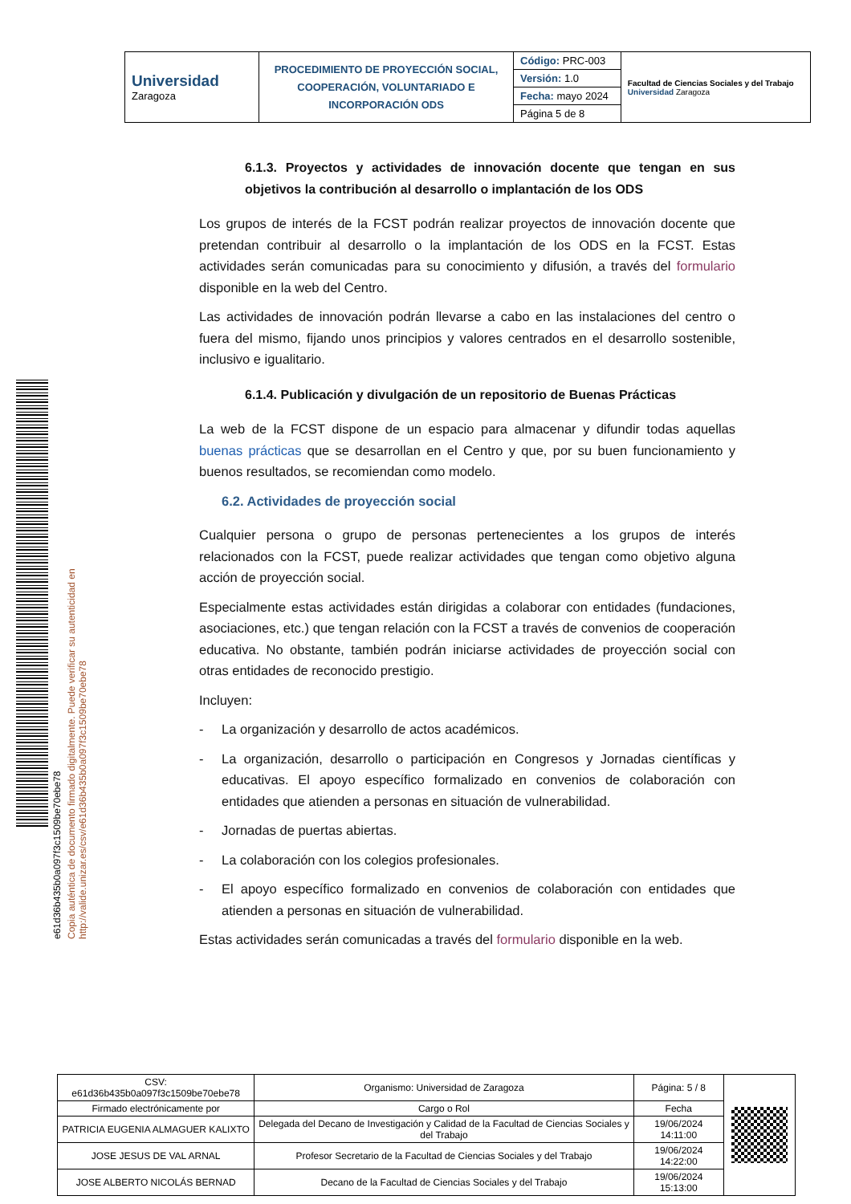| Universidad Zaragoza | PROCEDIMIENTO DE PROYECCIÓN SOCIAL, COOPERACIÓN, VOLUNTARIADO E INCORPORACIÓN ODS | Código: PRC-003 | Facultad de Ciencias Sociales y del Trabajo Universidad Zaragoza |
| | | Versión: 1.0 | |
| | | Fecha: mayo 2024 | |
| | | Página 5 de 8 | |
e61d36b435b0a097f3c1509be70ebe78
Copia auténtica de documento firmado digitalmente. Puede verificar su autenticidad en http://valide.unizar.es/csv/e61d36b435b0a097f3c1509be70ebe78
6.1.3. Proyectos y actividades de innovación docente que tengan en sus objetivos la contribución al desarrollo o implantación de los ODS
Los grupos de interés de la FCST podrán realizar proyectos de innovación docente que pretendan contribuir al desarrollo o la implantación de los ODS en la FCST. Estas actividades serán comunicadas para su conocimiento y difusión, a través del formulario disponible en la web del Centro.
Las actividades de innovación podrán llevarse a cabo en las instalaciones del centro o fuera del mismo, fijando unos principios y valores centrados en el desarrollo sostenible, inclusivo e igualitario.
6.1.4. Publicación y divulgación de un repositorio de Buenas Prácticas
La web de la FCST dispone de un espacio para almacenar y difundir todas aquellas buenas prácticas que se desarrollan en el Centro y que, por su buen funcionamiento y buenos resultados, se recomiendan como modelo.
6.2. Actividades de proyección social
Cualquier persona o grupo de personas pertenecientes a los grupos de interés relacionados con la FCST, puede realizar actividades que tengan como objetivo alguna acción de proyección social.
Especialmente estas actividades están dirigidas a colaborar con entidades (fundaciones, asociaciones, etc.) que tengan relación con la FCST a través de convenios de cooperación educativa. No obstante, también podrán iniciarse actividades de proyección social con otras entidades de reconocido prestigio.
Incluyen:
- La organización y desarrollo de actos académicos.
- La organización, desarrollo o participación en Congresos y Jornadas científicas y educativas. El apoyo específico formalizado en convenios de colaboración con entidades que atienden a personas en situación de vulnerabilidad.
- Jornadas de puertas abiertas.
- La colaboración con los colegios profesionales.
- El apoyo específico formalizado en convenios de colaboración con entidades que atienden a personas en situación de vulnerabilidad.
Estas actividades serán comunicadas a través del formulario disponible en la web.
| CSV: e61d36b435b0a097f3c1509be70ebe78 | Organismo: Universidad de Zaragoza | Página: 5 / 8 | |
| Firmado electrónicamente por | Cargo o Rol | Fecha | |
| PATRICIA EUGENIA ALMAGUER KALIXTO | Delegada del Decano de Investigación y Calidad de la Facultad de Ciencias Sociales y del Trabajo | 19/06/2024 14:11:00 | |
| JOSE JESUS DE VAL ARNAL | Profesor Secretario de la Facultad de Ciencias Sociales y del Trabajo | 19/06/2024 14:22:00 | |
| JOSE ALBERTO NICOLÁS BERNAD | Decano de la Facultad de Ciencias Sociales y del Trabajo | 19/06/2024 15:13:00 | |